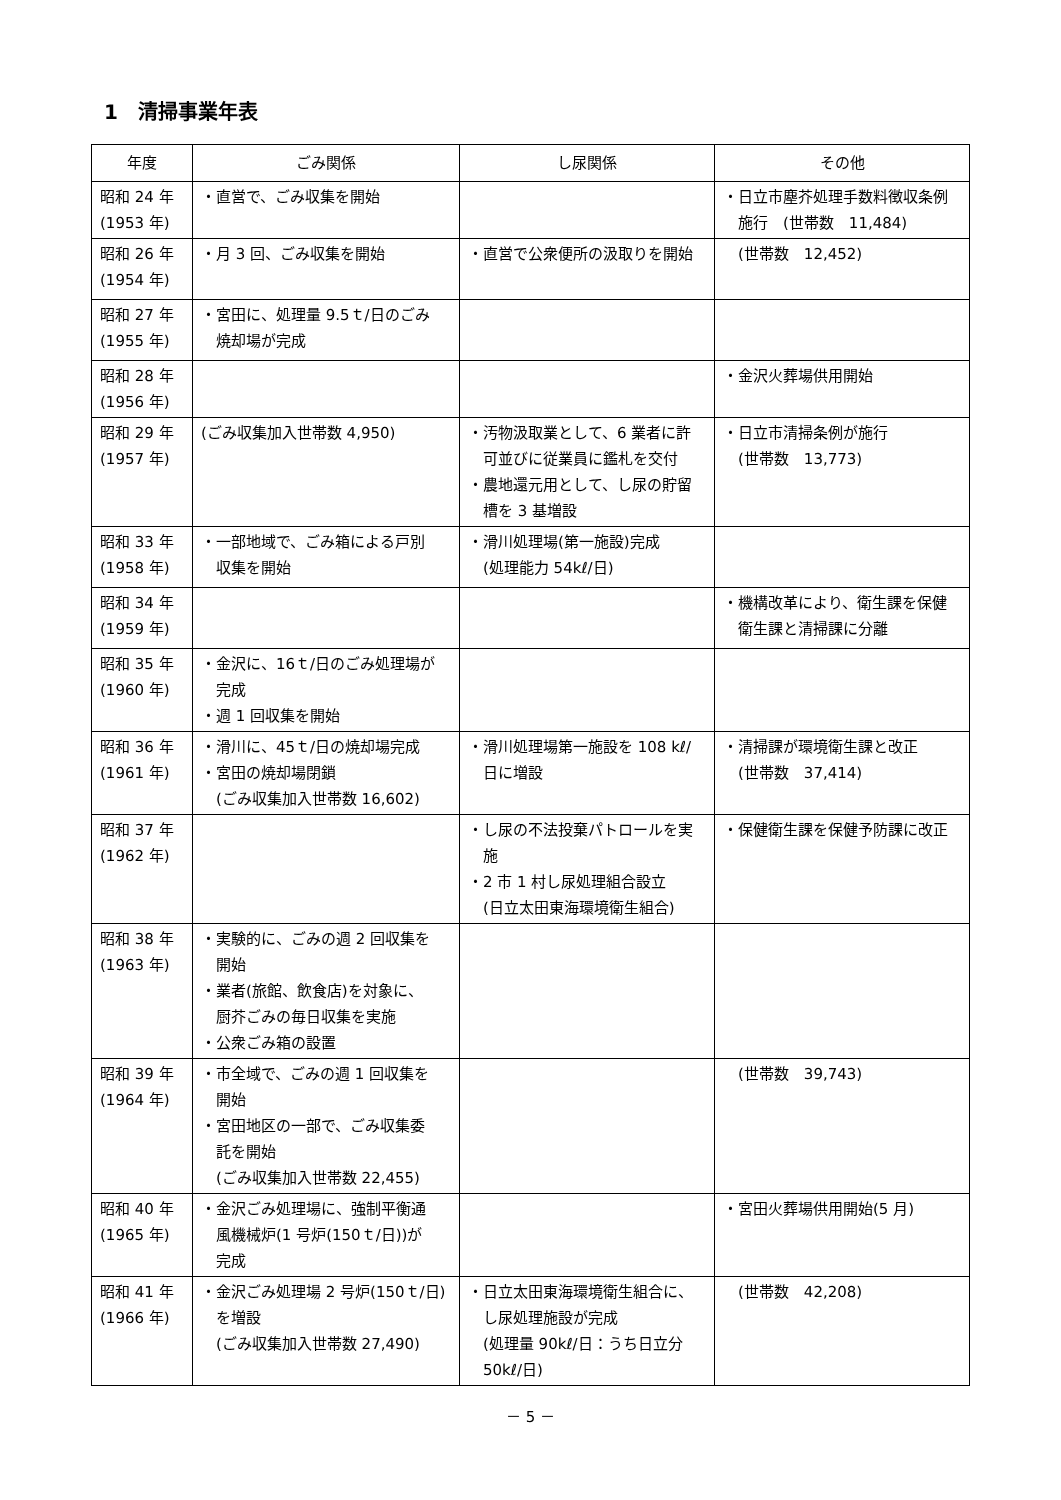1　清掃事業年表
| 年度 | ごみ関係 | し尿関係 | その他 |
| --- | --- | --- | --- |
| 昭和 24 年 (1953 年) | ・直営で、ごみ収集を開始 | | ・日立市塵芥処理手数料徴収条例 施行 (世帯数 11,484) |
| 昭和 26 年 (1954 年) | ・月 3 回、ごみ収集を開始 | ・直営で公衆便所の汲取りを開始 | (世帯数 12,452) |
| 昭和 27 年 (1955 年) | ・宮田に、処理量 9.5ｔ/日のごみ 焼却場が完成 | | |
| 昭和 28 年 (1956 年) | | | ・金沢火葬場供用開始 |
| 昭和 29 年 (1957 年) | (ごみ収集加入世帯数 4,950) | ・汚物汲取業として、6 業者に許 可並びに従業員に鑑札を交付 ・農地還元用として、し尿の貯留 槽を 3 基増設 | ・日立市清掃条例が施行 (世帯数 13,773) |
| 昭和 33 年 (1958 年) | ・一部地域で、ごみ箱による戸別 収集を開始 | ・滑川処理場(第一施設)完成 (処理能力 54kℓ/日) | |
| 昭和 34 年 (1959 年) | | | ・機構改革により、衛生課を保健 衛生課と清掃課に分離 |
| 昭和 35 年 (1960 年) | ・金沢に、16ｔ/日のごみ処理場が 完成 ・週 1 回収集を開始 | | |
| 昭和 36 年 (1961 年) | ・滑川に、45ｔ/日の焼却場完成 ・宮田の焼却場閉鎖 (ごみ収集加入世帯数 16,602) | ・滑川処理場第一施設を 108 kℓ/ 日に増設 | ・清掃課が環境衛生課と改正 (世帯数 37,414) |
| 昭和 37 年 (1962 年) | | ・し尿の不法投棄パトロールを実 施 ・2 市 1 村し尿処理組合設立 (日立太田東海環境衛生組合) | ・保健衛生課を保健予防課に改正 |
| 昭和 38 年 (1963 年) | ・実験的に、ごみの週 2 回収集を 開始 ・業者(旅館、飲食店)を対象に、 厨芥ごみの毎日収集を実施 ・公衆ごみ箱の設置 | | |
| 昭和 39 年 (1964 年) | ・市全域で、ごみの週 1 回収集を 開始 ・宮田地区の一部で、ごみ収集委 託を開始 (ごみ収集加入世帯数 22,455) | | (世帯数 39,743) |
| 昭和 40 年 (1965 年) | ・金沢ごみ処理場に、強制平衡通 風機械炉(1 号炉(150ｔ/日))が 完成 | | ・宮田火葬場供用開始(5 月) |
| 昭和 41 年 (1966 年) | ・金沢ごみ処理場 2 号炉(150ｔ/日) を増設 (ごみ収集加入世帯数 27,490) | ・日立太田東海環境衛生組合に、 し尿処理施設が完成 (処理量 90kℓ/日：うち日立分 50kℓ/日) | (世帯数 42,208) |
－ 5 －